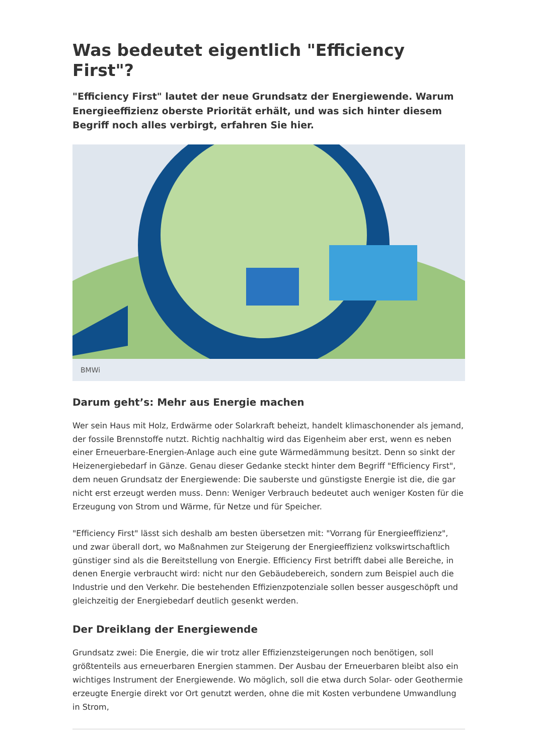Was bedeutet eigentlich "Efficiency First"?
"Efficiency First" lautet der neue Grundsatz der Energiewende. Warum Energieeffizienz oberste Priorität erhält, und was sich hinter diesem Begriff noch alles verbirgt, erfahren Sie hier.
BMWi
Darum geht’s: Mehr aus Energie machen
Wer sein Haus mit Holz, Erdwärme oder Solarkraft beheizt, handelt klimaschonender als jemand, der fossile Brennstoffe nutzt. Richtig nachhaltig wird das Eigenheim aber erst, wenn es neben einer Erneuerbare-Energien-Anlage auch eine gute Wärmedämmung besitzt. Denn so sinkt der Heizenergiebedarf in Gänze. Genau dieser Gedanke steckt hinter dem Begriff "Efficiency First", dem neuen Grundsatz der Energiewende: Die sauberste und günstigste Energie ist die, die gar nicht erst erzeugt werden muss. Denn: Weniger Verbrauch bedeutet auch weniger Kosten für die Erzeugung von Strom und Wärme, für Netze und für Speicher.
"Efficiency First" lässt sich deshalb am besten übersetzen mit: "Vorrang für Energieeffizienz", und zwar überall dort, wo Maßnahmen zur Steigerung der Energieeffizienz volkswirtschaftlich günstiger sind als die Bereitstellung von Energie. Efficiency First betrifft dabei alle Bereiche, in denen Energie verbraucht wird: nicht nur den Gebäudebereich, sondern zum Beispiel auch die Industrie und den Verkehr. Die bestehenden Effizienzpotenziale sollen besser ausgeschöpft und gleichzeitig der Energiebedarf deutlich gesenkt werden.
Der Dreiklang der Energiewende
Grundsatz zwei: Die Energie, die wir trotz aller Effizienzsteigerungen noch benötigen, soll größtenteils aus erneuerbaren Energien stammen. Der Ausbau der Erneuerbaren bleibt also ein wichtiges Instrument der Energiewende. Wo möglich, soll die etwa durch Solar- oder Geothermie erzeugte Energie direkt vor Ort genutzt werden, ohne die mit Kosten verbundene Umwandlung in Strom,